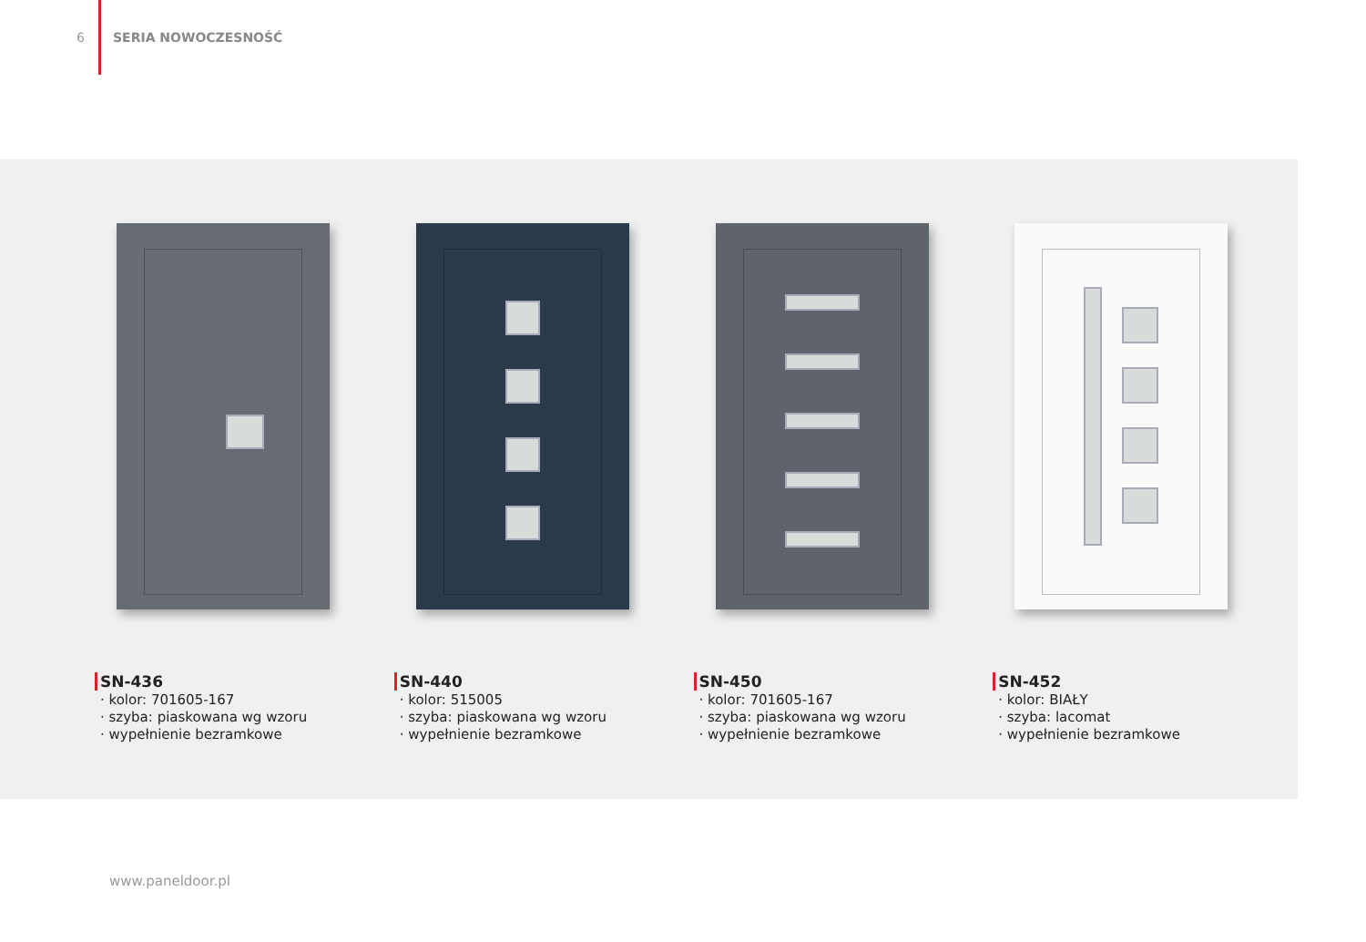6 SERIA NOWOCZESNOŚĆ
SN-436
· kolor: 701605-167
· szyba: piaskowana wg wzoru
· wypełnienie bezramkowe
SN-440
· kolor: 515005
· szyba: piaskowana wg wzoru
· wypełnienie bezramkowe
SN-450
· kolor: 701605-167
· szyba: piaskowana wg wzoru
· wypełnienie bezramkowe
SN-452
· kolor: BIAŁY
· szyba: lacomat
· wypełnienie bezramkowe
www.paneldoor.pl